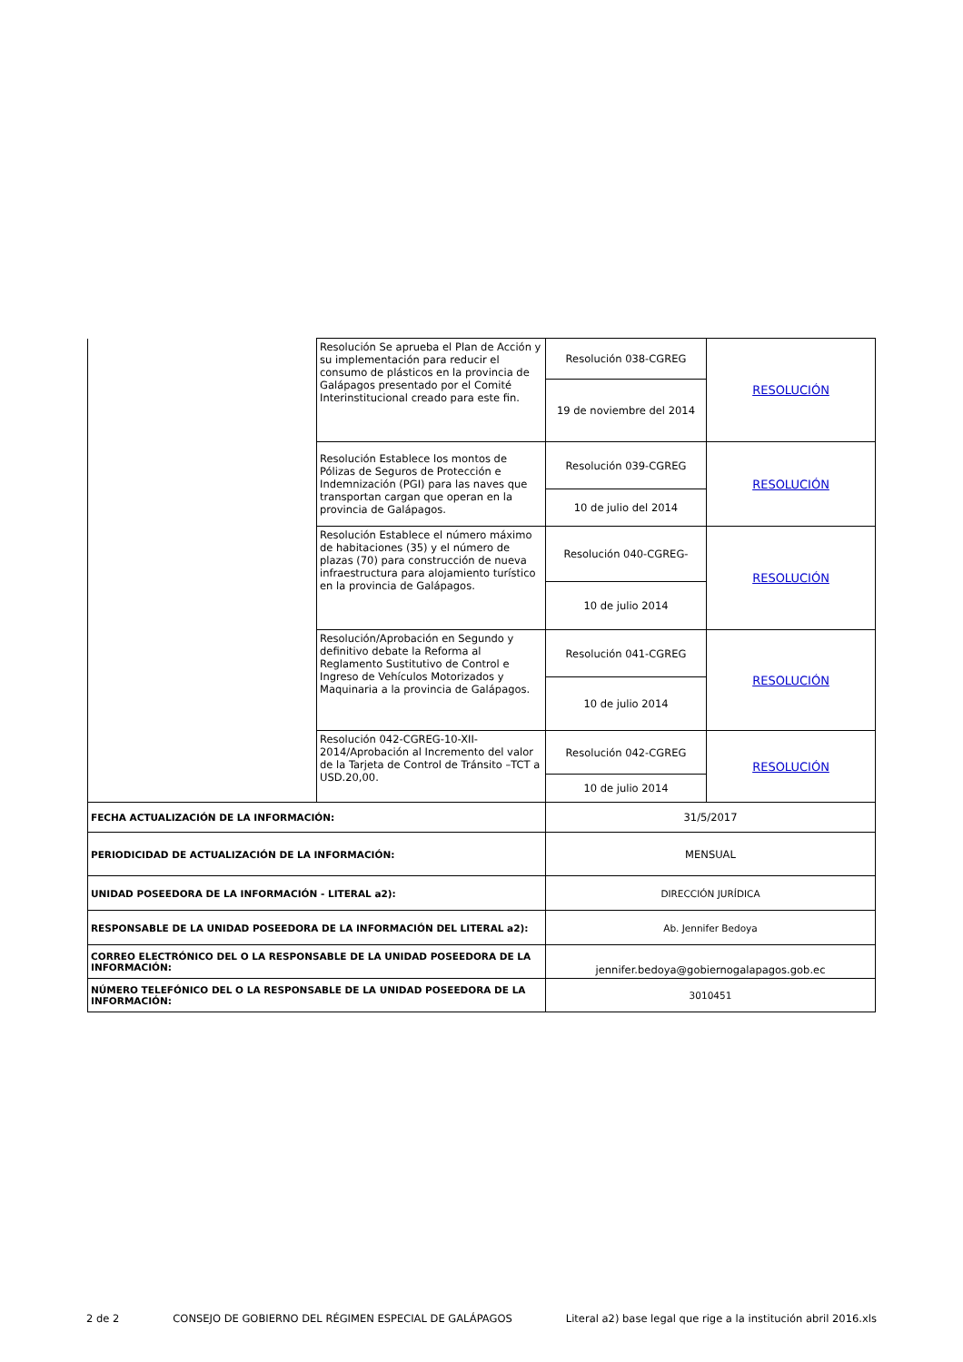| | Resolución Se aprueba el Plan de Acción y su implementación para reducir el consumo de plásticos en la provincia de Galápagos presentado por el Comité Interinstitucional creado para este fin. | Resolución 038-CGREG | RESOLUCIÓN |
| | | 19 de noviembre del 2014 | |
| | Resolución Establece los montos de Pólizas de Seguros de Protección e Indemnización (PGI) para las naves que transportan cargan que operan en la provincia de Galápagos. | Resolución 039-CGREG | RESOLUCIÓN |
| | | 10 de julio del 2014 | |
| | Resolución Establece el número máximo de habitaciones (35) y el número de plazas (70) para construcción de nueva infraestructura para alojamiento turístico en la provincia de Galápagos. | Resolución 040-CGREG- | RESOLUCIÓN |
| | | 10 de julio 2014 | |
| | Resolución/Aprobación en Segundo y definitivo debate la Reforma al Reglamento Sustitutivo de Control e Ingreso de Vehículos Motorizados y Maquinaria a la provincia de Galápagos. | Resolución 041-CGREG | RESOLUCIÓN |
| | | 10 de julio 2014 | |
| | Resolución 042-CGREG-10-XII-2014/Aprobación al Incremento del valor de la Tarjeta de Control de Tránsito –TCT a USD.20,00. | Resolución 042-CGREG | RESOLUCIÓN |
| | | 10 de julio 2014 | |
| FECHA ACTUALIZACIÓN DE LA INFORMACIÓN: | | 31/5/2017 | |
| PERIODICIDAD DE ACTUALIZACIÓN DE LA INFORMACIÓN: | | MENSUAL | |
| UNIDAD POSEEDORA DE LA INFORMACIÓN - LITERAL a2): | | DIRECCIÓN JURÍDICA | |
| RESPONSABLE DE LA UNIDAD POSEEDORA DE LA INFORMACIÓN DEL LITERAL a2): | | Ab. Jennifer Bedoya | |
| CORREO ELECTRÓNICO DEL O LA RESPONSABLE DE LA UNIDAD POSEEDORA DE LA INFORMACIÓN: | | jennifer.bedoya@gobiernogalapagos.gob.ec | |
| NÚMERO TELEFÓNICO DEL O LA RESPONSABLE DE LA UNIDAD POSEEDORA DE LA INFORMACIÓN: | | 3010451 | |
2 de 2 CONSEJO DE GOBIERNO DEL RÉGIMEN ESPECIAL DE GALÁPAGOS Literal a2) base legal que rige a la institución abril 2016.xls